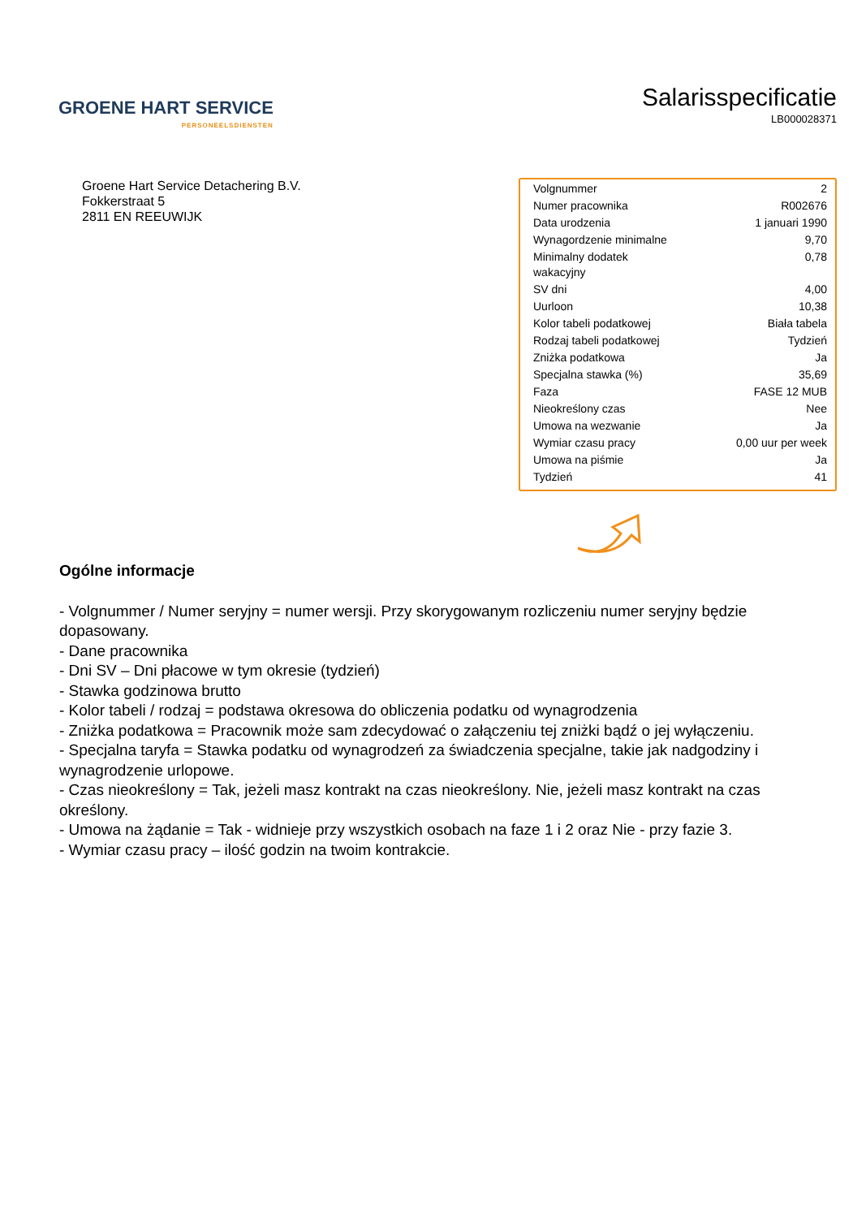GROENE HART SERVICE
PERSONEELSDIENSTEN
Salarisspecificatie
LB000028371
Groene Hart Service Detachering B.V.
Fokkerstraat 5
2811 EN REEUWIJK
| Volgnummer | 2 |
| Numer pracownika | R002676 |
| Data urodzenia | 1 januari 1990 |
| Wynagordzenie minimalne | 9,70 |
| Minimalny dodatek wakacyjny | 0,78 |
| SV dni | 4,00 |
| Uurloon | 10,38 |
| Kolor tabeli podatkowej | Biała tabela |
| Rodzaj tabeli podatkowej | Tydzień |
| Zniżka podatkowa | Ja |
| Specjalna stawka (%) | 35,69 |
| Faza | FASE 12 MUB |
| Nieokreślony czas | Nee |
| Umowa na wezwanie | Ja |
| Wymiar czasu pracy | 0,00 uur per week |
| Umowa na piśmie | Ja |
| Tydzień | 41 |
Ogólne informacje
- Volgnummer / Numer seryjny = numer wersji. Przy skorygowanym rozliczeniu numer seryjny będzie dopasowany.
- Dane pracownika
- Dni SV – Dni płacowe w tym okresie (tydzień)
- Stawka godzinowa brutto
- Kolor tabeli / rodzaj = podstawa okresowa do obliczenia podatku od wynagrodzenia
- Zniżka podatkowa = Pracownik może sam zdecydować o załączeniu tej zniżki bądź o jej wyłączeniu.
- Specjalna taryfa = Stawka podatku od wynagrodzeń za świadczenia specjalne, takie jak nadgodziny i wynagrodzenie urlopowe.
- Czas nieokreślony = Tak, jeżeli masz kontrakt na czas nieokreślony. Nie, jeżeli masz kontrakt na czas określony.
- Umowa na żądanie = Tak - widnieje przy wszystkich osobach na faze 1 i 2 oraz Nie - przy fazie 3.
- Wymiar czasu pracy – ilość godzin na twoim kontrakcie.